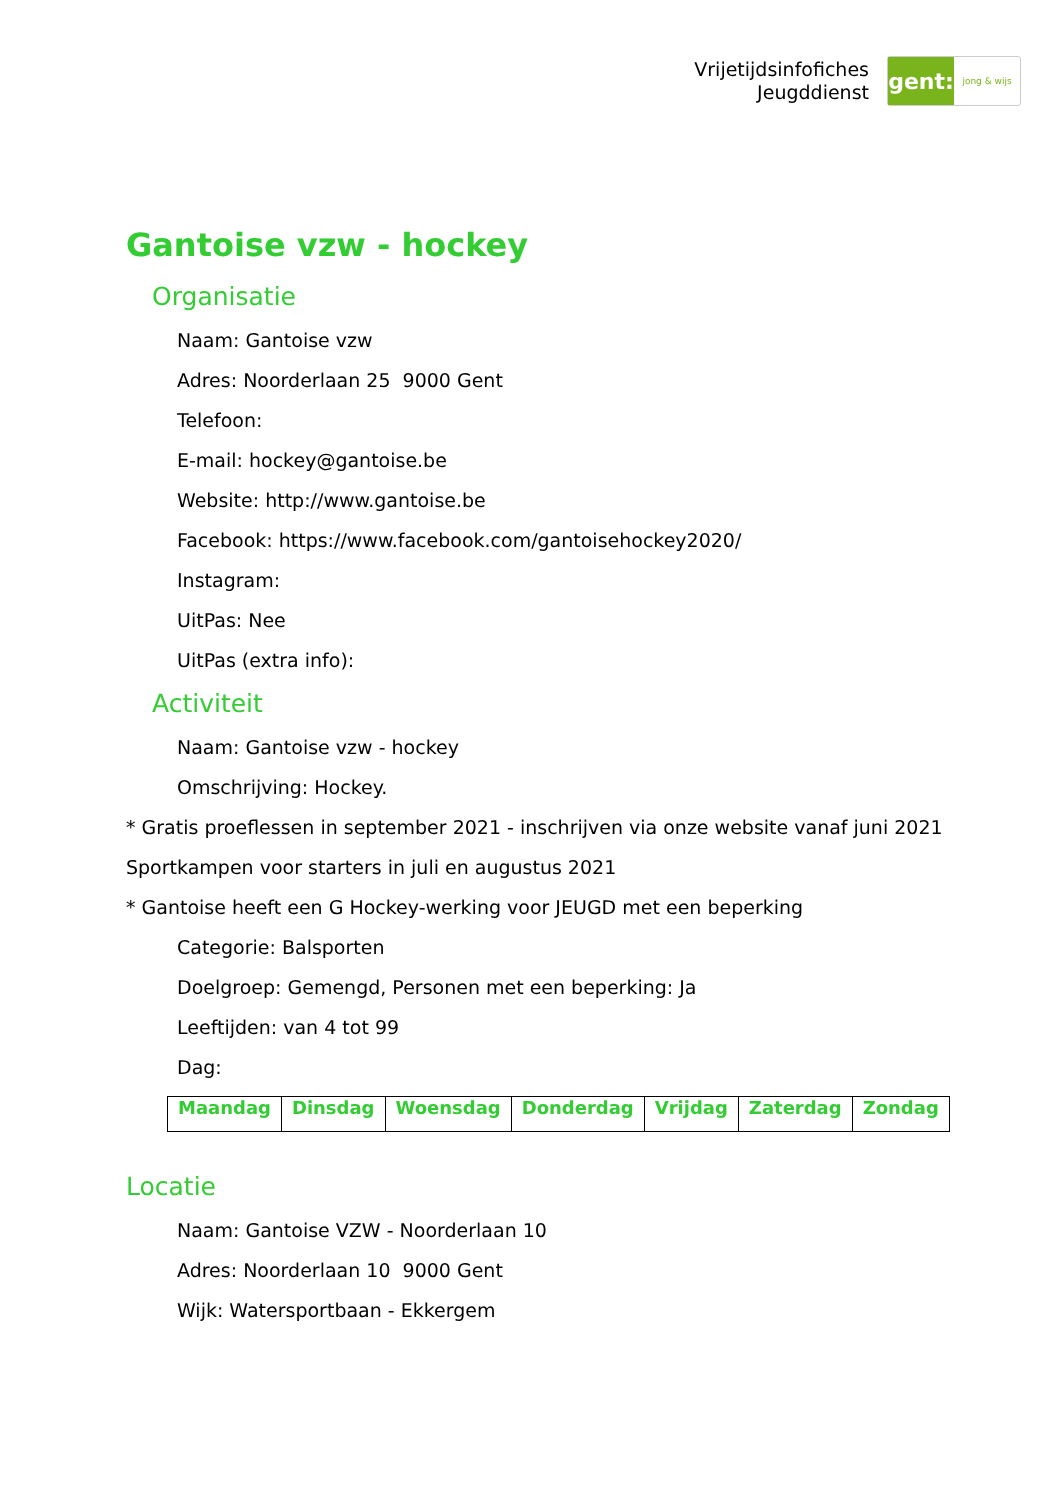Vrijetijdsinfofiches
Jeugddienst
gent:
jong & wijs
Gantoise vzw - hockey
Organisatie
Naam: Gantoise vzw
Adres: Noorderlaan 25 9000 Gent
Telefoon:
E-mail: hockey@gantoise.be
Website: http://www.gantoise.be
Facebook: https://www.facebook.com/gantoisehockey2020/
Instagram:
UitPas: Nee
UitPas (extra info):
Activiteit
Naam: Gantoise vzw - hockey
Omschrijving: Hockey.
* Gratis proeflessen in september 2021 - inschrijven via onze website vanaf juni 2021
Sportkampen voor starters in juli en augustus 2021
* Gantoise heeft een G Hockey-werking voor JEUGD met een beperking
Categorie: Balsporten
Doelgroep: Gemengd, Personen met een beperking: Ja
Leeftijden: van 4 tot 99
Dag:
| Maandag | Dinsdag | Woensdag | Donderdag | Vrijdag | Zaterdag | Zondag |
| --- | --- | --- | --- | --- | --- | --- |
Locatie
Naam: Gantoise VZW - Noorderlaan 10
Adres: Noorderlaan 10 9000 Gent
Wijk: Watersportbaan - Ekkergem